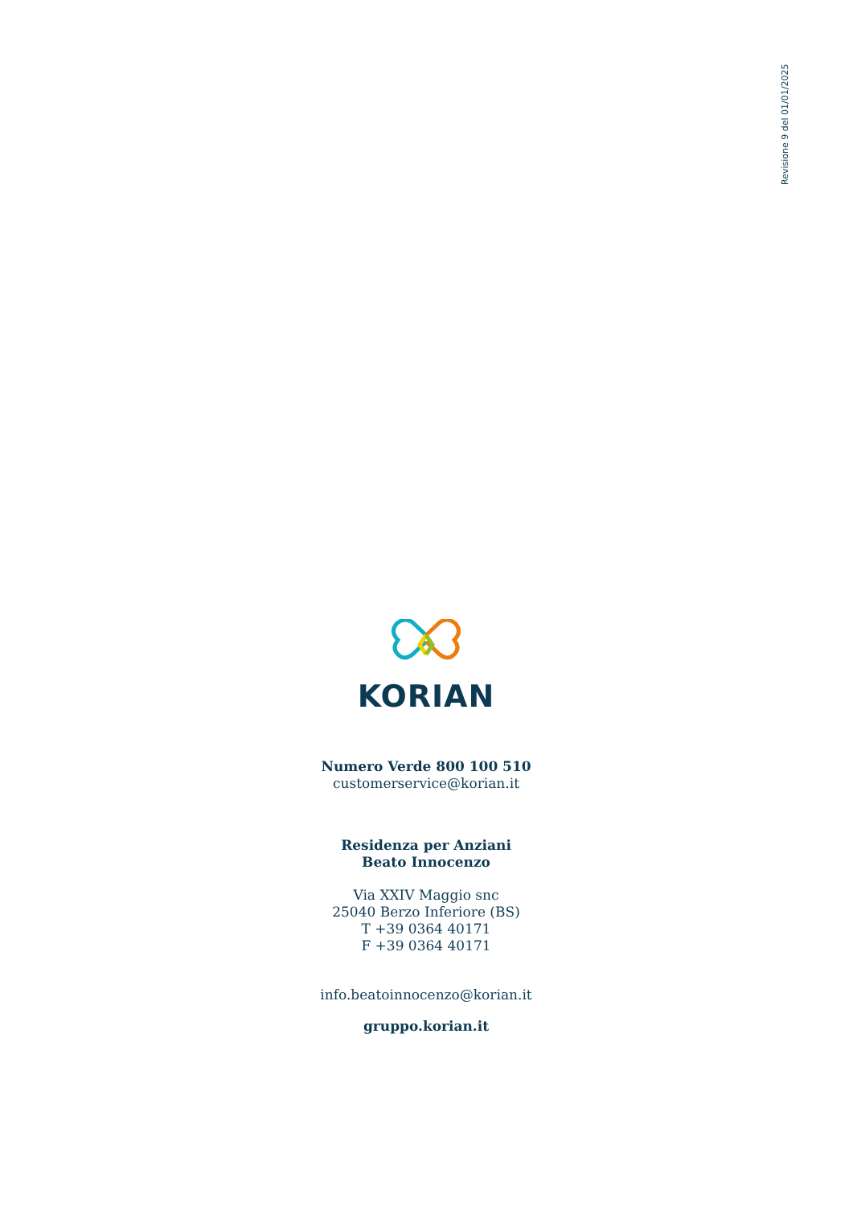Revisione 9 del 01/01/2025
KORIAN
Numero Verde 800 100 510
customerservice@korian.it
Residenza per Anziani
Beato Innocenzo
Via XXIV Maggio snc
25040 Berzo Inferiore (BS)
T +39 0364 40171
F +39 0364 40171
info.beatoinnocenzo@korian.it
gruppo.korian.it